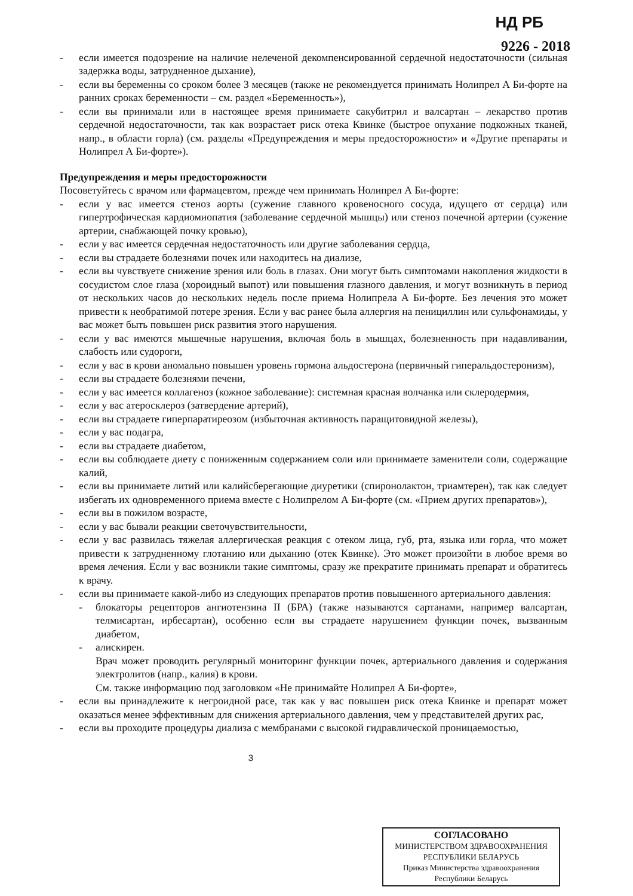НД РБ
9226 - 2018
- если имеется подозрение на наличие нелеченой декомпенсированной сердечной недостаточности (сильная задержка воды, затрудненное дыхание),
- если вы беременны со сроком более 3 месяцев (также не рекомендуется принимать Нолипрел А Би-форте на ранних сроках беременности – см. раздел «Беременность»),
- если вы принимали или в настоящее время принимаете сакубитрил и валсартан – лекарство против сердечной недостаточности, так как возрастает риск отека Квинке (быстрое опухание подкожных тканей, напр., в области горла) (см. разделы «Предупреждения и меры предосторожности» и «Другие препараты и Нолипрел А Би-форте»).
Предупреждения и меры предосторожности
Посоветуйтесь с врачом или фармацевтом, прежде чем принимать Нолипрел А Би-форте:
- если у вас имеется стеноз аорты (сужение главного кровеносного сосуда, идущего от сердца) или гипертрофическая кардиомиопатия (заболевание сердечной мышцы) или стеноз почечной артерии (сужение артерии, снабжающей почку кровью),
- если у вас имеется сердечная недостаточность или другие заболевания сердца,
- если вы страдаете болезнями почек или находитесь на диализе,
- если вы чувствуете снижение зрения или боль в глазах. Они могут быть симптомами накопления жидкости в сосудистом слое глаза (хороидный выпот) или повышения глазного давления, и могут возникнуть в период от нескольких часов до нескольких недель после приема Нолипрела А Би-форте. Без лечения это может привести к необратимой потере зрения. Если у вас ранее была аллергия на пенициллин или сульфонамиды, у вас может быть повышен риск развития этого нарушения.
- если у вас имеются мышечные нарушения, включая боль в мышцах, болезненность при надавливании, слабость или судороги,
- если у вас в крови аномально повышен уровень гормона альдостерона (первичный гиперальдостеронизм),
- если вы страдаете болезнями печени,
- если у вас имеется коллагеноз (кожное заболевание): системная красная волчанка или склеродермия,
- если у вас атеросклероз (затвердение артерий),
- если вы страдаете гиперпаратиреозом (избыточная активность паращитовидной железы),
- если у вас подагра,
- если вы страдаете диабетом,
- если вы соблюдаете диету с пониженным содержанием соли или принимаете заменители соли, содержащие калий,
- если вы принимаете литий или калийсберегающие диуретики (спиронолактон, триамтерен), так как следует избегать их одновременного приема вместе с Нолипрелом А Би-форте (см. «Прием других препаратов»),
- если вы в пожилом возрасте,
- если у вас бывали реакции светочувствительности,
- если у вас развилась тяжелая аллергическая реакция с отеком лица, губ, рта, языка или горла, что может привести к затрудненному глотанию или дыханию (отек Квинке). Это может произойти в любое время во время лечения. Если у вас возникли такие симптомы, сразу же прекратите принимать препарат и обратитесь к врачу.
- если вы принимаете какой-либо из следующих препаратов против повышенного артериального давления:
- блокаторы рецепторов ангиотензина II (БРА) (также называются сартанами, например валсартан, телмисартан, ирбесартан), особенно если вы страдаете нарушением функции почек, вызванным диабетом,
- алискирен.
Врач может проводить регулярный мониторинг функции почек, артериального давления и содержания электролитов (напр., калия) в крови.
См. также информацию под заголовком «Не принимайте Нолипрел А Би-форте»,
- если вы принадлежите к негроидной расе, так как у вас повышен риск отека Квинке и препарат может оказаться менее эффективным для снижения артериального давления, чем у представителей других рас,
- если вы проходите процедуры диализа с мембранами с высокой гидравлической проницаемостью,
3
СОГЛАСОВАНО
МИНИСТЕРСТВОМ ЗДРАВООХРАНЕНИЯ
РЕСПУБЛИКИ БЕЛАРУСЬ
Приказ Министерства здравоохранения
Республики Беларусь